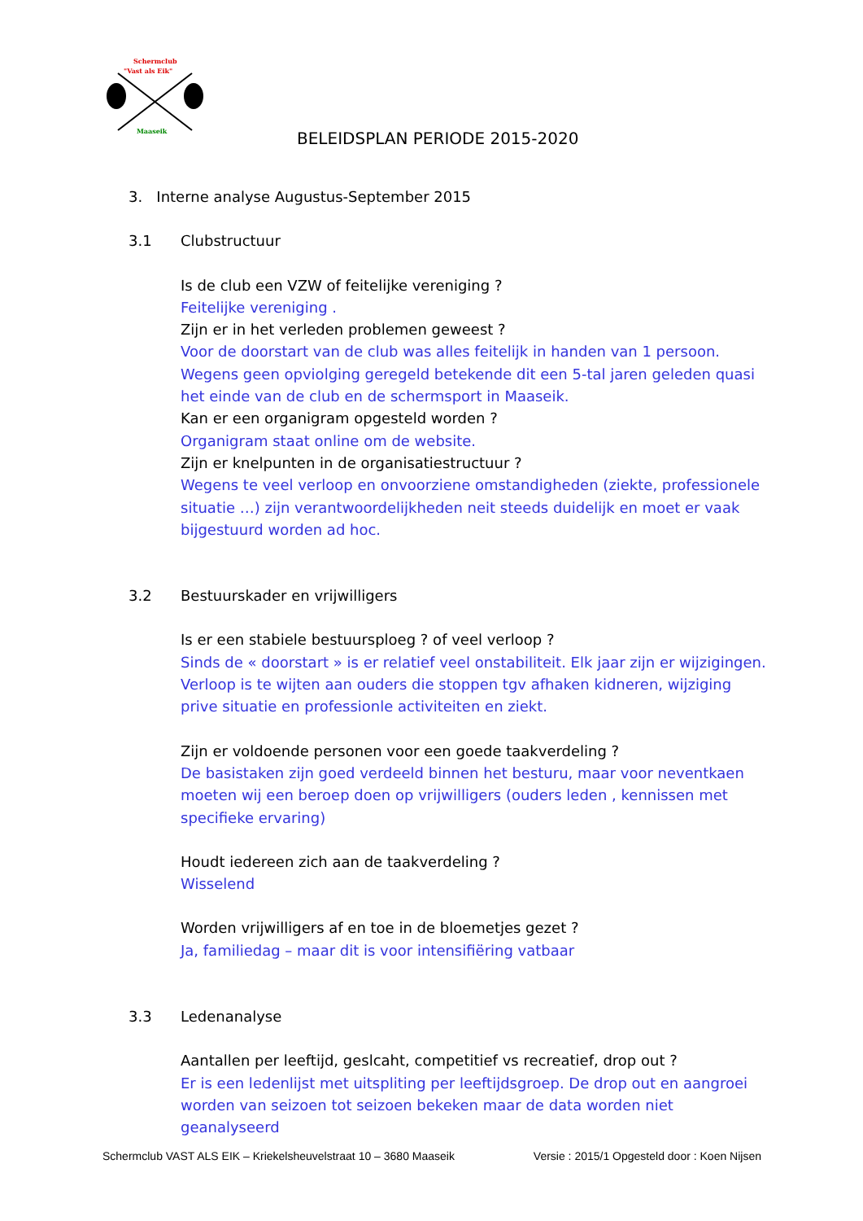Schermclub
"Vast als Eik"
Maaseik
BELEIDSPLAN PERIODE 2015-2020
3. Interne analyse Augustus-September 2015
3.1 Clubstructuur
Is de club een VZW of feitelijke vereniging ?
Feitelijke vereniging .
Zijn er in het verleden problemen geweest ?
Voor de doorstart van de club was alles feitelijk in handen van 1 persoon. Wegens geen opviolging geregeld betekende dit een 5-tal jaren geleden quasi het einde van de club en de schermsport in Maaseik.
Kan er een organigram opgesteld worden ?
Organigram staat online om de website.
Zijn er knelpunten in de organisatiestructuur ?
Wegens te veel verloop en onvoorziene omstandigheden (ziekte, professionele situatie …) zijn verantwoordelijkheden neit steeds duidelijk en moet er vaak bijgestuurd worden ad hoc.
3.2 Bestuurskader en vrijwilligers
Is er een stabiele bestuursploeg ? of veel verloop ?
Sinds de « doorstart » is er relatief veel onstabiliteit. Elk jaar zijn er wijzigingen. Verloop is te wijten aan ouders die stoppen tgv afhaken kidneren, wijziging prive situatie en professionle activiteiten en ziekt.
Zijn er voldoende personen voor een goede taakverdeling ?
De basistaken zijn goed verdeeld binnen het besturu, maar voor neventkaen moeten wij een beroep doen op vrijwilligers (ouders leden , kennissen met specifieke ervaring)
Houdt iedereen zich aan de taakverdeling ?
Wisselend
Worden vrijwilligers af en toe in de bloemetjes gezet ?
Ja, familiedag – maar dit is voor intensifiëring vatbaar
3.3 Ledenanalyse
Aantallen per leeftijd, geslcaht, competitief vs recreatief, drop out ?
Er is een ledenlijst met uitspliting per leeftijdsgroep. De drop out en aangroei worden van seizoen tot seizoen bekeken maar de data worden niet geanalyseerd
Schermclub VAST ALS EIK – Kriekelsheuvelstraat 10 – 3680 Maaseik Versie : 2015/1 Opgesteld door : Koen Nijsen